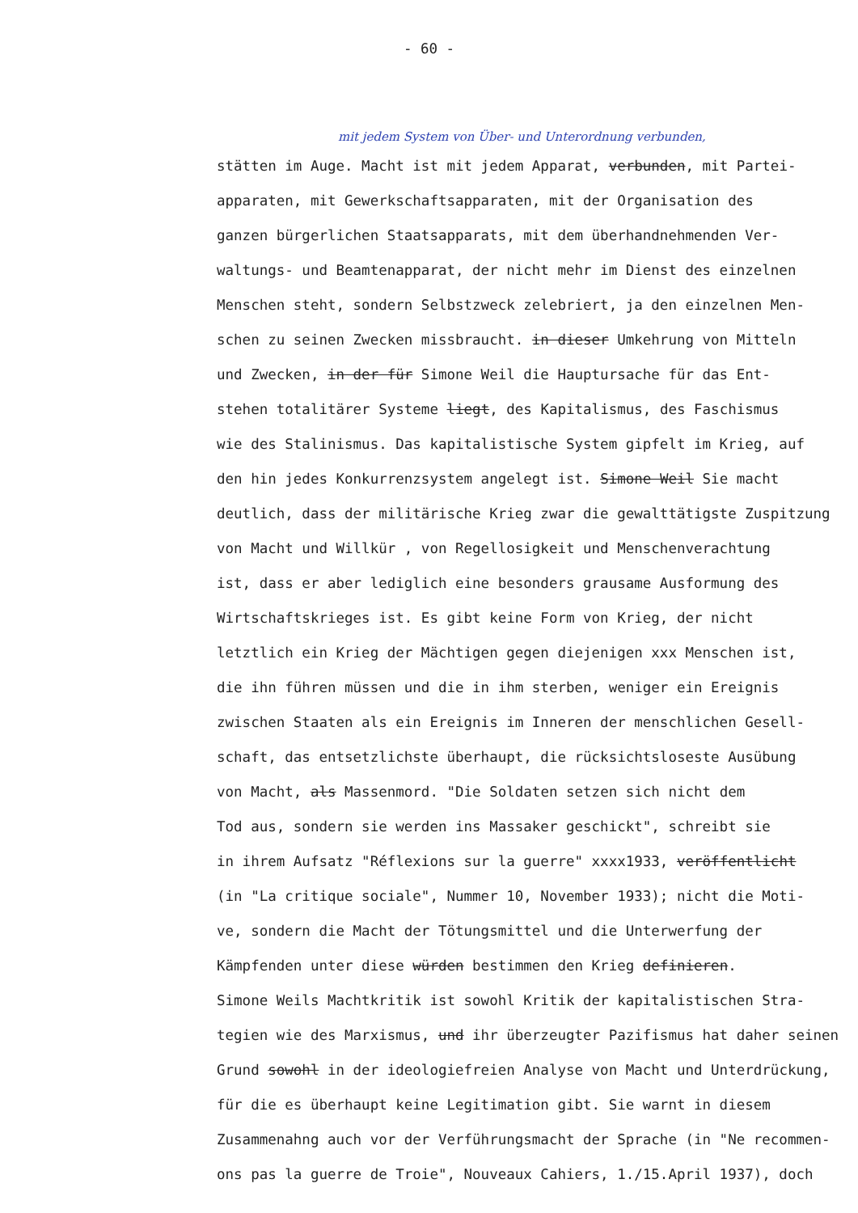- 60 -
mit jedem System von Über- und Unterordnung verbunden,
stätten im Auge. Macht ist mit jedem Apparat, verbunden, mit Partei-
apparaten, mit Gewerkschaftsapparaten, mit der Organisation des
ganzen bürgerlichen Staatsapparats, mit dem überhandnehmenden Ver-
waltungs- und Beamtenapparat, der nicht mehr im Dienst des einzelnen
Menschen steht, sondern Selbstzweck zelebriert, ja den einzelnen Men-
schen zu seinen Zwecken missbraucht. in dieser Umkehrung von Mitteln
und Zwecken, in der für Simone Weil die Hauptursache für das Ent-
stehen totalitärer Systeme liegt, des Kapitalismus, des Faschismus
wie des Stalinismus. Das kapitalistische System gipfelt im Krieg, auf
den hin jedes Konkurrenzsystem angelegt ist. Simone Weil Sie macht
deutlich, dass der militärische Krieg zwar die gewalttätigste Zuspitzung
von Macht und Willkür , von Regellosigkeit und Menschenverachtung
ist, dass er aber lediglich eine besonders grausame Ausformung des
Wirtschaftskrieges ist. Es gibt keine Form von Krieg, der nicht
letztlich ein Krieg der Mächtigen gegen diejenigen xxx Menschen ist,
die ihn führen müssen und die in ihm sterben, weniger ein Ereignis
zwischen Staaten als ein Ereignis im Inneren der menschlichen Gesell-
schaft, das entsetzlichste überhaupt, die rücksichtsloseste Ausübung
von Macht, als Massenmord. "Die Soldaten setzen sich nicht dem
Tod aus, sondern sie werden ins Massaker geschickt", schreibt sie
in ihrem Aufsatz "Réflexions sur la guerre" xxxx1933, veröffentlicht
(in "La critique sociale", Nummer 10, November 1933); nicht die Moti-
ve, sondern die Macht der Tötungsmittel und die Unterwerfung der
Kämpfenden unter diese würden bestimmen den Krieg definieren.
Simone Weils Machtkritik ist sowohl Kritik der kapitalistischen Stra-
tegien wie des Marxismus, und ihr überzeugter Pazifismus hat daher seinen
Grund sowohl in der ideologiefreien Analyse von Macht und Unterdrückung,
für die es überhaupt keine Legitimation gibt. Sie warnt in diesem
Zusammenahng auch vor der Verführungsmacht der Sprache (in "Ne recommen-
ons pas la guerre de Troie", Nouveaux Cahiers, 1./15.April 1937), doch